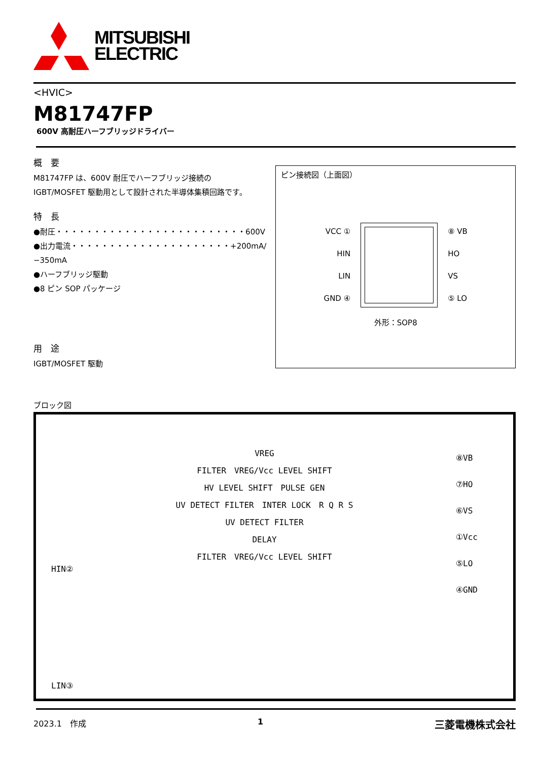MITSUBISHI
ELECTRIC
<HVIC>
M81747FP
600V 高耐圧ハーフブリッジドライバー
概　要
M81747FP は、600V 耐圧でハーフブリッジ接続の
IGBT/MOSFET 駆動用として設計された半導体集積回路です。
特　長
●耐圧・・・・・・・・・・・・・・・・・・・・・・・・・600V
●出力電流・・・・・・・・・・・・・・・・・・・・・+200mA/−350mA
●ハーフブリッジ駆動
●8 ピン SOP パッケージ
用　途
IGBT/MOSFET 駆動
ピン接続図（上面図）
VCC ①
HIN
LIN
GND ④
⑧ VB
HO
VS
⑤ LO
外形：SOP8
ブロック図
HIN②
LIN③
VREG
FILTER　VREG/Vcc LEVEL SHIFT
HV LEVEL SHIFT　PULSE GEN
UV DETECT FILTER　INTER LOCK　R Q R S
UV DETECT FILTER
DELAY
FILTER　VREG/Vcc LEVEL SHIFT
⑧VB
⑦HO
⑥VS
①Vcc
⑤LO
④GND
2023.1　作成 1 三菱電機株式会社